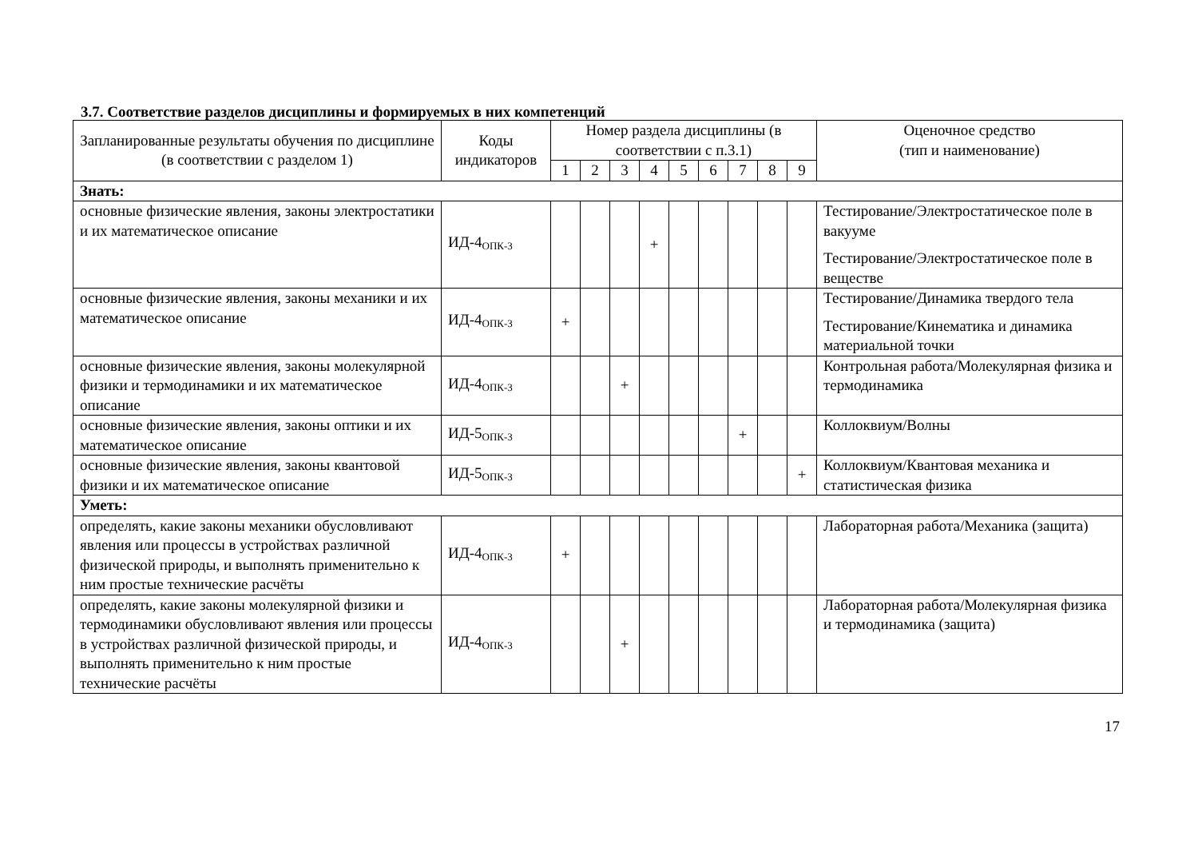3.7. Соответствие разделов дисциплины и формируемых в них компетенций
| Запланированные результаты обучения по дисциплине (в соответствии с разделом 1) | Коды индикаторов | Номер раздела дисциплины (в соответствии с п.3.1) | | | | | | | | | Оценочное средство (тип и наименование) |
| --- | --- | --- | --- | --- | --- | --- | --- | --- | --- | --- | --- |
| | | 1 | 2 | 3 | 4 | 5 | 6 | 7 | 8 | 9 | |
| Знать: | | | | | | | | | | | |
| основные физические явления, законы электростатики и их математическое описание | ИД-4<sub>ОПК-3</sub> | | | | + | | | | | | Тестирование/Электростатическое поле в вакууме Тестирование/Электростатическое поле в веществе |
| основные физические явления, законы механики и их математическое описание | ИД-4<sub>ОПК-3</sub> | + | | | | | | | | | Тестирование/Динамика твердого тела Тестирование/Кинематика и динамика материальной точки |
| основные физические явления, законы молекулярной физики и термодинамики и их математическое описание | ИД-4<sub>ОПК-3</sub> | | | + | | | | | | | Контрольная работа/Молекулярная физика и термодинамика |
| основные физические явления, законы оптики и их математическое описание | ИД-5<sub>ОПК-3</sub> | | | | | | | + | | | Коллоквиум/Волны |
| основные физические явления, законы квантовой физики и их математическое описание | ИД-5<sub>ОПК-3</sub> | | | | | | | | | + | Коллоквиум/Квантовая механика и статистическая физика |
| Уметь: | | | | | | | | | | | |
| определять, какие законы механики обусловливают явления или процессы в устройствах различной физической природы, и выполнять применительно к ним простые технические расчёты | ИД-4<sub>ОПК-3</sub> | + | | | | | | | | | Лабораторная работа/Механика (защита) |
| определять, какие законы молекулярной физики и термодинамики обусловливают явления или процессы в устройствах различной физической природы, и выполнять применительно к ним простые технические расчёты | ИД-4<sub>ОПК-3</sub> | | | + | | | | | | | Лабораторная работа/Молекулярная физика и термодинамика (защита) |
17